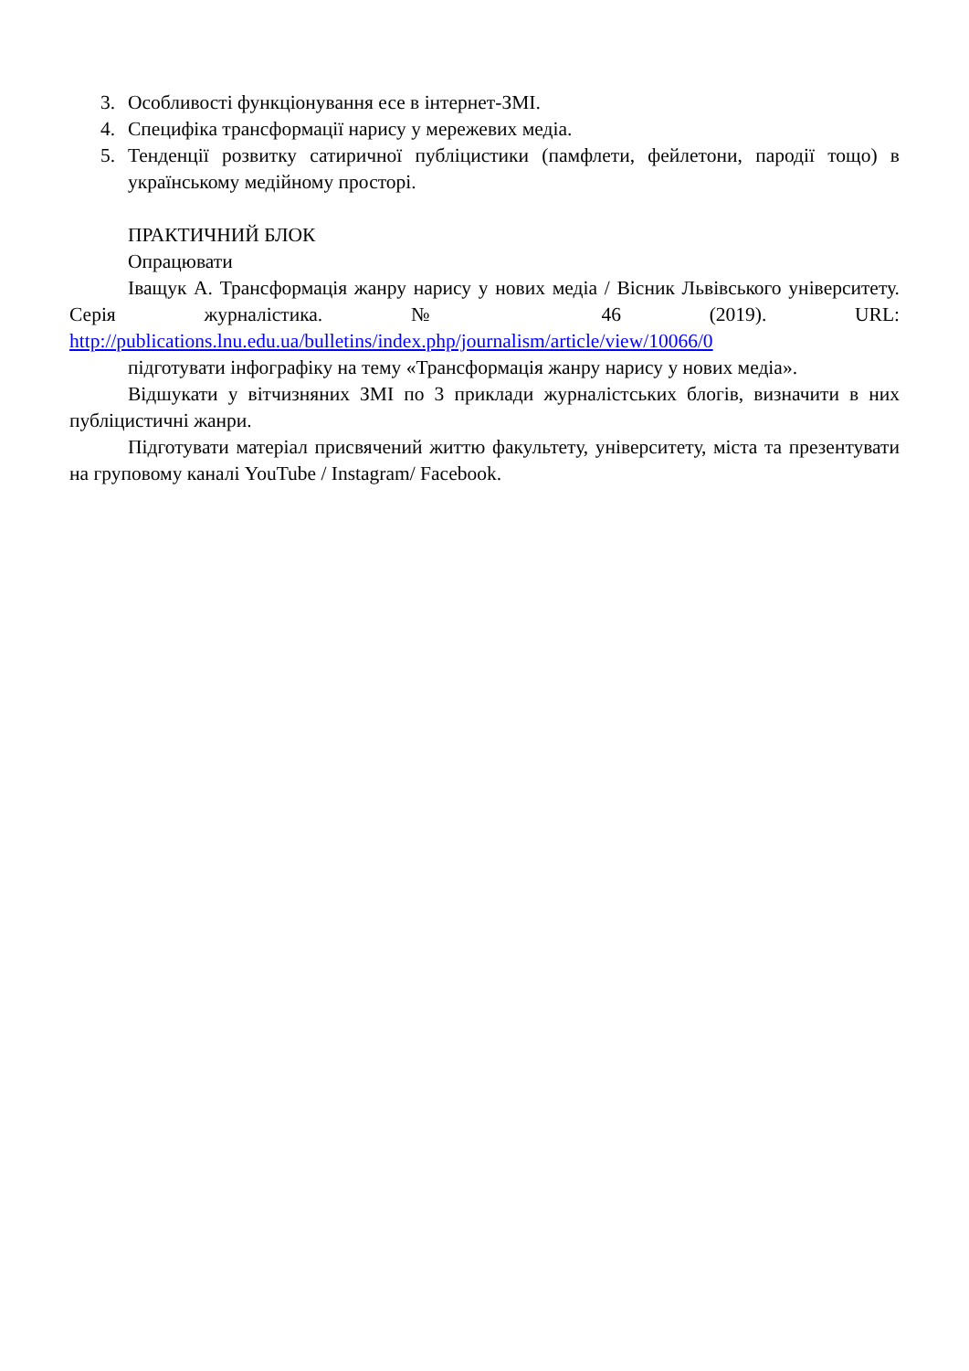3. Особливості функціонування есе в інтернет-ЗМІ.
4. Специфіка трансформації нарису у мережевих медіа.
5. Тенденції розвитку сатиричної публіцистики (памфлети, фейлетони, пародії тощо) в українському медійному просторі.
ПРАКТИЧНИЙ БЛОК
Опрацювати
Іващук А. Трансформація жанру нарису у нових медіа / Вісник Львівського університету. Серія журналістика. № 46 (2019). URL: http://publications.lnu.edu.ua/bulletins/index.php/journalism/article/view/10066/0
підготувати інфографіку на тему «Трансформація жанру нарису у нових медіа».
Відшукати у вітчизняних ЗМІ по 3 приклади журналістських блогів, визначити в них публіцистичні жанри.
Підготувати матеріал присвячений життю факультету, університету, міста та презентувати на груповому каналі YouTube / Instagram/ Facebook.